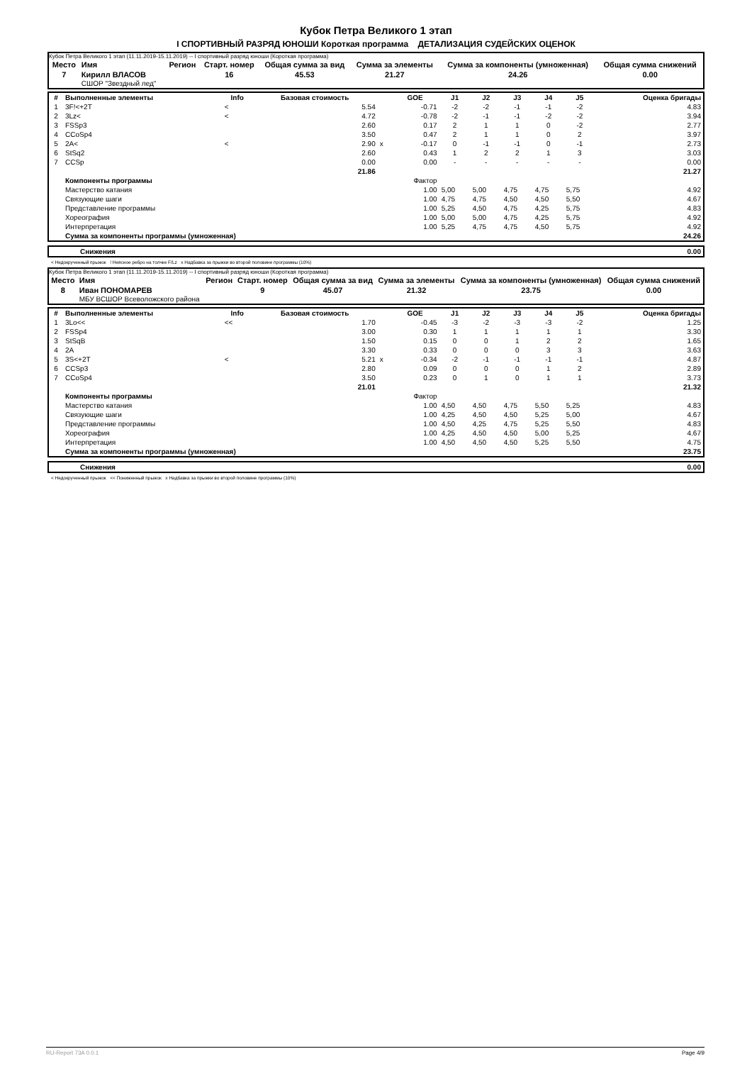Кубок Петра Великого 1 этап
I СПОРТИВНЫЙ РАЗРЯД ЮНОШИ Короткая программа ДЕТАЛИЗАЦИЯ СУДЕЙСКИХ ОЦЕНОК
Кубок Петра Великого 1 этап (11.11.2019-15.11.2019) -- I спортивный разряд юноши (Короткая программа)
| Место | Имя | Регион | Старт. номер | Общая сумма за вид | Сумма за элементы | Сумма за компоненты (умноженная) | Общая сумма снижений |
| --- | --- | --- | --- | --- | --- | --- | --- |
| 7 | Кирилл ВЛАСОВ СШОР "Звездный лед" | | 16 | 45.53 | 21.27 | 24.26 | 0.00 |
| # | Выполненные элементы | Info | Базовая стоимость | | GOE | J1 | J2 | J3 | J4 | J5 | Оценка бригады |
| --- | --- | --- | --- | --- | --- | --- | --- | --- | --- | --- | --- |
| 1 | 3F!<+2T | < | 5.54 | | -0.71 | -2 | -2 | -1 | -1 | -2 | 4.83 |
| 2 | 3Lz< | < | 4.72 | | -0.78 | -2 | -1 | -1 | -2 | -2 | 3.94 |
| 3 | FSSp3 | | 2.60 | | 0.17 | 2 | 1 | 1 | 0 | -2 | 2.77 |
| 4 | CCoSp4 | | 3.50 | | 0.47 | 2 | 1 | 1 | 0 | 2 | 3.97 |
| 5 | 2A< | < | 2.90 | x | -0.17 | 0 | -1 | -1 | 0 | -1 | 2.73 |
| 6 | StSq2 | | 2.60 | | 0.43 | 1 | 2 | 2 | 1 | 3 | 3.03 |
| 7 | CCSp | | 0.00 | | 0.00 | - | - | - | - | - | 0.00 |
| | | | 21.86 | | | | | | | | 21.27 |
| | Компоненты программы | | | | Фактор | | | | | | |
| | Мастерство катания | | | | 1.00 | 5,00 | 5,00 | 4,75 | 4,75 | 5,75 | 4.92 |
| | Связующие шаги | | | | 1.00 | 4,75 | 4,75 | 4,50 | 4,50 | 5,50 | 4.67 |
| | Представление программы | | | | 1.00 | 5,25 | 4,50 | 4,75 | 4,25 | 5,75 | 4.83 |
| | Хореография | | | | 1.00 | 5,00 | 5,00 | 4,75 | 4,25 | 5,75 | 4.92 |
| | Интерпретация | | | | 1.00 | 5,25 | 4,75 | 4,75 | 4,50 | 5,75 | 4.92 |
| | Сумма за компоненты программы (умноженная) | | | | | | | | | | 24.26 |
| | Снижения | 0.00 |
< Недокрученный прыжок ! Неясное ребро на толчке F/Lz x Надбавка за прыжки во второй половине программы (10%)
Кубок Петра Великого 1 этап (11.11.2019-15.11.2019) -- I спортивный разряд юноши (Короткая программа)
| Место | Имя | Регион | Старт. номер | Общая сумма за вид | Сумма за элементы | Сумма за компоненты (умноженная) | Общая сумма снижений |
| --- | --- | --- | --- | --- | --- | --- | --- |
| 8 | Иван ПОНОМАРЕВ МБУ ВСШОР Всеволожского района | | 9 | 45.07 | 21.32 | 23.75 | 0.00 |
| # | Выполненные элементы | Info | Базовая стоимость | | GOE | J1 | J2 | J3 | J4 | J5 | Оценка бригады |
| --- | --- | --- | --- | --- | --- | --- | --- | --- | --- | --- | --- |
| 1 | 3Lo<< | << | 1.70 | | -0.45 | -3 | -2 | -3 | -3 | -2 | 1.25 |
| 2 | FSSp4 | | 3.00 | | 0.30 | 1 | 1 | 1 | 1 | 1 | 3.30 |
| 3 | StSqB | | 1.50 | | 0.15 | 0 | 0 | 1 | 2 | 2 | 1.65 |
| 4 | 2A | | 3.30 | | 0.33 | 0 | 0 | 0 | 3 | 3 | 3.63 |
| 5 | 3S<+2T | < | 5.21 | x | -0.34 | -2 | -1 | -1 | -1 | -1 | 4.87 |
| 6 | CCSp3 | | 2.80 | | 0.09 | 0 | 0 | 0 | 1 | 2 | 2.89 |
| 7 | CCoSp4 | | 3.50 | | 0.23 | 0 | 1 | 0 | 1 | 1 | 3.73 |
| | | | 21.01 | | | | | | | | 21.32 |
| | Компоненты программы | | | | Фактор | | | | | | |
| | Мастерство катания | | | | 1.00 | 4,50 | 4,50 | 4,75 | 5,50 | 5,25 | 4.83 |
| | Связующие шаги | | | | 1.00 | 4,25 | 4,50 | 4,50 | 5,25 | 5,00 | 4.67 |
| | Представление программы | | | | 1.00 | 4,50 | 4,25 | 4,75 | 5,25 | 5,50 | 4.83 |
| | Хореография | | | | 1.00 | 4,25 | 4,50 | 4,50 | 5,00 | 5,25 | 4.67 |
| | Интерпретация | | | | 1.00 | 4,50 | 4,50 | 4,50 | 5,25 | 5,50 | 4.75 |
| | Сумма за компоненты программы (умноженная) | | | | | | | | | | 23.75 |
| | Снижения | 0.00 |
< Недокрученный прыжок << Пониженный прыжок x Надбавка за прыжки во второй половине программы (10%)
RU-Report 73A 0.0.1 Page 4/9